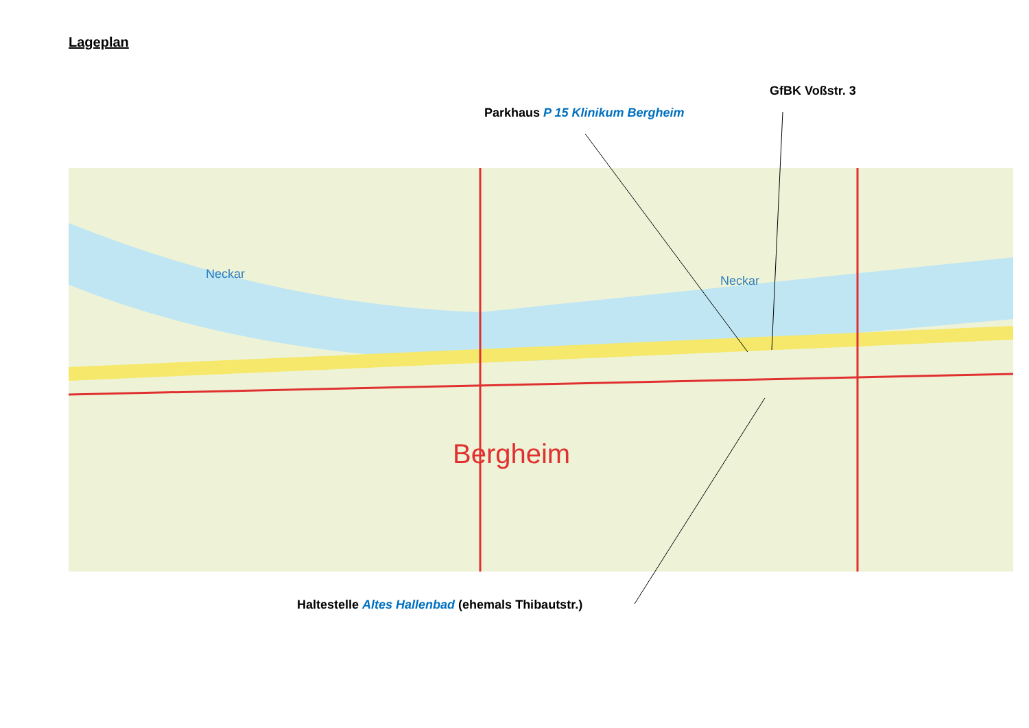Lageplan
GfBK Voßstr. 3
Parkhaus P 15 Klinikum Bergheim
Bergheim
Neckar
Neckar
Haltestelle Altes Hallenbad (ehemals Thibautstr.)